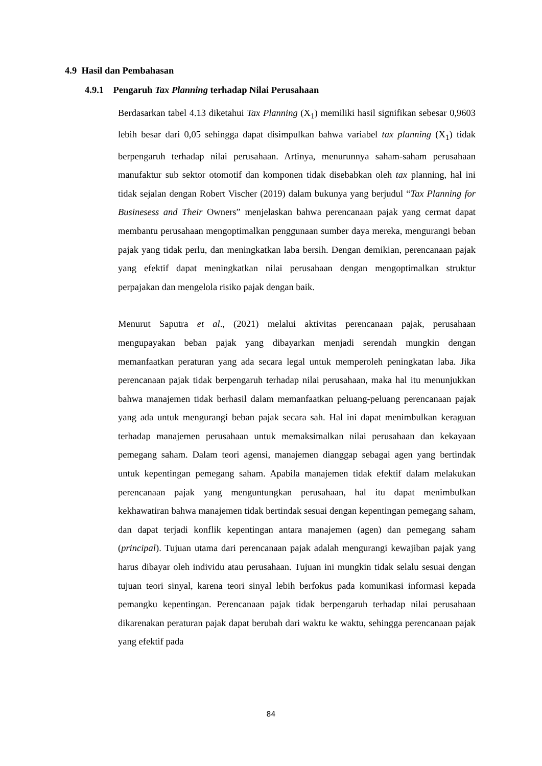4.9 Hasil dan Pembahasan
4.9.1 Pengaruh Tax Planning terhadap Nilai Perusahaan
Berdasarkan tabel 4.13 diketahui Tax Planning (X<sub>1</sub>) memiliki hasil signifikan sebesar 0,9603 lebih besar dari 0,05 sehingga dapat disimpulkan bahwa variabel tax planning (X<sub>1</sub>) tidak berpengaruh terhadap nilai perusahaan. Artinya, menurunnya saham-saham perusahaan manufaktur sub sektor otomotif dan komponen tidak disebabkan oleh tax planning, hal ini tidak sejalan dengan Robert Vischer (2019) dalam bukunya yang berjudul “Tax Planning for Businesess and Their Owners” menjelaskan bahwa perencanaan pajak yang cermat dapat membantu perusahaan mengoptimalkan penggunaan sumber daya mereka, mengurangi beban pajak yang tidak perlu, dan meningkatkan laba bersih. Dengan demikian, perencanaan pajak yang efektif dapat meningkatkan nilai perusahaan dengan mengoptimalkan struktur perpajakan dan mengelola risiko pajak dengan baik.
Menurut Saputra et al., (2021) melalui aktivitas perencanaan pajak, perusahaan mengupayakan beban pajak yang dibayarkan menjadi serendah mungkin dengan memanfaatkan peraturan yang ada secara legal untuk memperoleh peningkatan laba. Jika perencanaan pajak tidak berpengaruh terhadap nilai perusahaan, maka hal itu menunjukkan bahwa manajemen tidak berhasil dalam memanfaatkan peluang-peluang perencanaan pajak yang ada untuk mengurangi beban pajak secara sah. Hal ini dapat menimbulkan keraguan terhadap manajemen perusahaan untuk memaksimalkan nilai perusahaan dan kekayaan pemegang saham. Dalam teori agensi, manajemen dianggap sebagai agen yang bertindak untuk kepentingan pemegang saham. Apabila manajemen tidak efektif dalam melakukan perencanaan pajak yang menguntungkan perusahaan, hal itu dapat menimbulkan kekhawatiran bahwa manajemen tidak bertindak sesuai dengan kepentingan pemegang saham, dan dapat terjadi konflik kepentingan antara manajemen (agen) dan pemegang saham (principal). Tujuan utama dari perencanaan pajak adalah mengurangi kewajiban pajak yang harus dibayar oleh individu atau perusahaan. Tujuan ini mungkin tidak selalu sesuai dengan tujuan teori sinyal, karena teori sinyal lebih berfokus pada komunikasi informasi kepada pemangku kepentingan. Perencanaan pajak tidak berpengaruh terhadap nilai perusahaan dikarenakan peraturan pajak dapat berubah dari waktu ke waktu, sehingga perencanaan pajak yang efektif pada
84